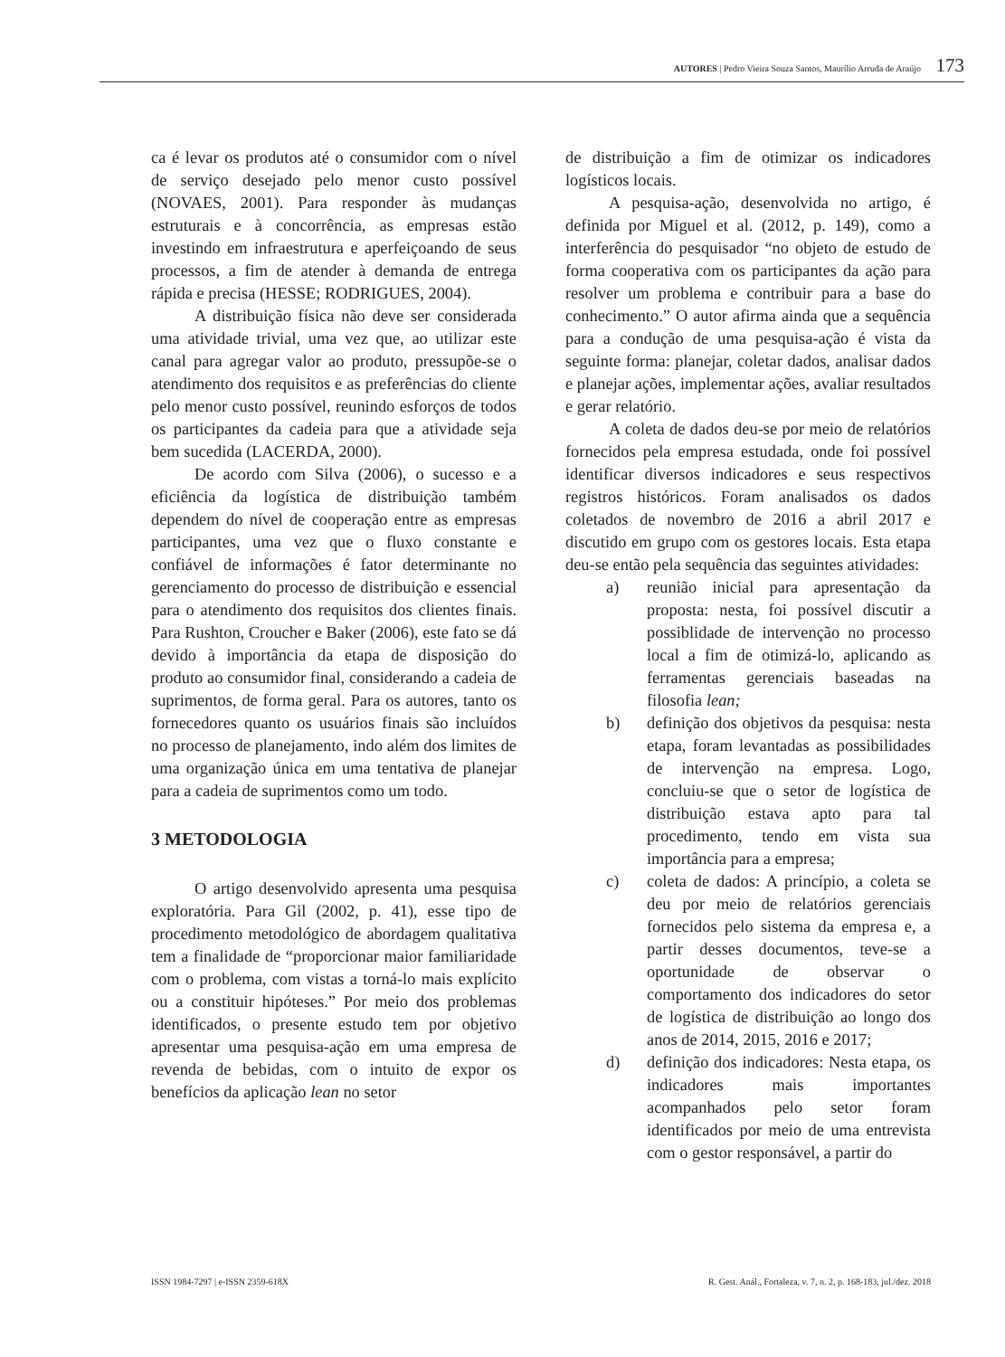AUTORES | Pedro Vieira Souza Santos, Maurílio Arruda de Araújo 173
ca é levar os produtos até o consumidor com o nível de serviço desejado pelo menor custo possível (NOVAES, 2001). Para responder às mudanças estruturais e à concorrência, as empresas estão investindo em infraestrutura e aperfeiçoando de seus processos, a fim de atender à demanda de entrega rápida e precisa (HESSE; RODRIGUES, 2004).
A distribuição física não deve ser considerada uma atividade trivial, uma vez que, ao utilizar este canal para agregar valor ao produto, pressupõe-se o atendimento dos requisitos e as preferências do cliente pelo menor custo possível, reunindo esforços de todos os participantes da cadeia para que a atividade seja bem sucedida (LACERDA, 2000).
De acordo com Silva (2006), o sucesso e a eficiência da logística de distribuição também dependem do nível de cooperação entre as empresas participantes, uma vez que o fluxo constante e confiável de informações é fator determinante no gerenciamento do processo de distribuição e essencial para o atendimento dos requisitos dos clientes finais. Para Rushton, Croucher e Baker (2006), este fato se dá devido à importância da etapa de disposição do produto ao consumidor final, considerando a cadeia de suprimentos, de forma geral. Para os autores, tanto os fornecedores quanto os usuários finais são incluídos no processo de planejamento, indo além dos limites de uma organização única em uma tentativa de planejar para a cadeia de suprimentos como um todo.
3 METODOLOGIA
O artigo desenvolvido apresenta uma pesquisa exploratória. Para Gil (2002, p. 41), esse tipo de procedimento metodológico de abordagem qualitativa tem a finalidade de “proporcionar maior familiaridade com o problema, com vistas a torná-lo mais explícito ou a constituir hipóteses.” Por meio dos problemas identificados, o presente estudo tem por objetivo apresentar uma pesquisa-ação em uma empresa de revenda de bebidas, com o intuito de expor os benefícios da aplicação lean no setor
de distribuição a fim de otimizar os indicadores logísticos locais.
A pesquisa-ação, desenvolvida no artigo, é definida por Miguel et al. (2012, p. 149), como a interferência do pesquisador “no objeto de estudo de forma cooperativa com os participantes da ação para resolver um problema e contribuir para a base do conhecimento.” O autor afirma ainda que a sequência para a condução de uma pesquisa-ação é vista da seguinte forma: planejar, coletar dados, analisar dados e planejar ações, implementar ações, avaliar resultados e gerar relatório.
A coleta de dados deu-se por meio de relatórios fornecidos pela empresa estudada, onde foi possível identificar diversos indicadores e seus respectivos registros históricos. Foram analisados os dados coletados de novembro de 2016 a abril 2017 e discutido em grupo com os gestores locais. Esta etapa deu-se então pela sequência das seguintes atividades:
a) reunião inicial para apresentação da proposta: nesta, foi possível discutir a possiblidade de intervenção no processo local a fim de otimizá-lo, aplicando as ferramentas gerenciais baseadas na filosofia lean;
b) definição dos objetivos da pesquisa: nesta etapa, foram levantadas as possibilidades de intervenção na empresa. Logo, concluiu-se que o setor de logística de distribuição estava apto para tal procedimento, tendo em vista sua importância para a empresa;
c) coleta de dados: A princípio, a coleta se deu por meio de relatórios gerenciais fornecidos pelo sistema da empresa e, a partir desses documentos, teve-se a oportunidade de observar o comportamento dos indicadores do setor de logística de distribuição ao longo dos anos de 2014, 2015, 2016 e 2017;
d) definição dos indicadores: Nesta etapa, os indicadores mais importantes acompanhados pelo setor foram identificados por meio de uma entrevista com o gestor responsável, a partir do
ISSN 1984-7297 | e-ISSN 2359-618X R. Gest. Anál., Fortaleza, v. 7, n. 2, p. 168-183, jul./dez. 2018